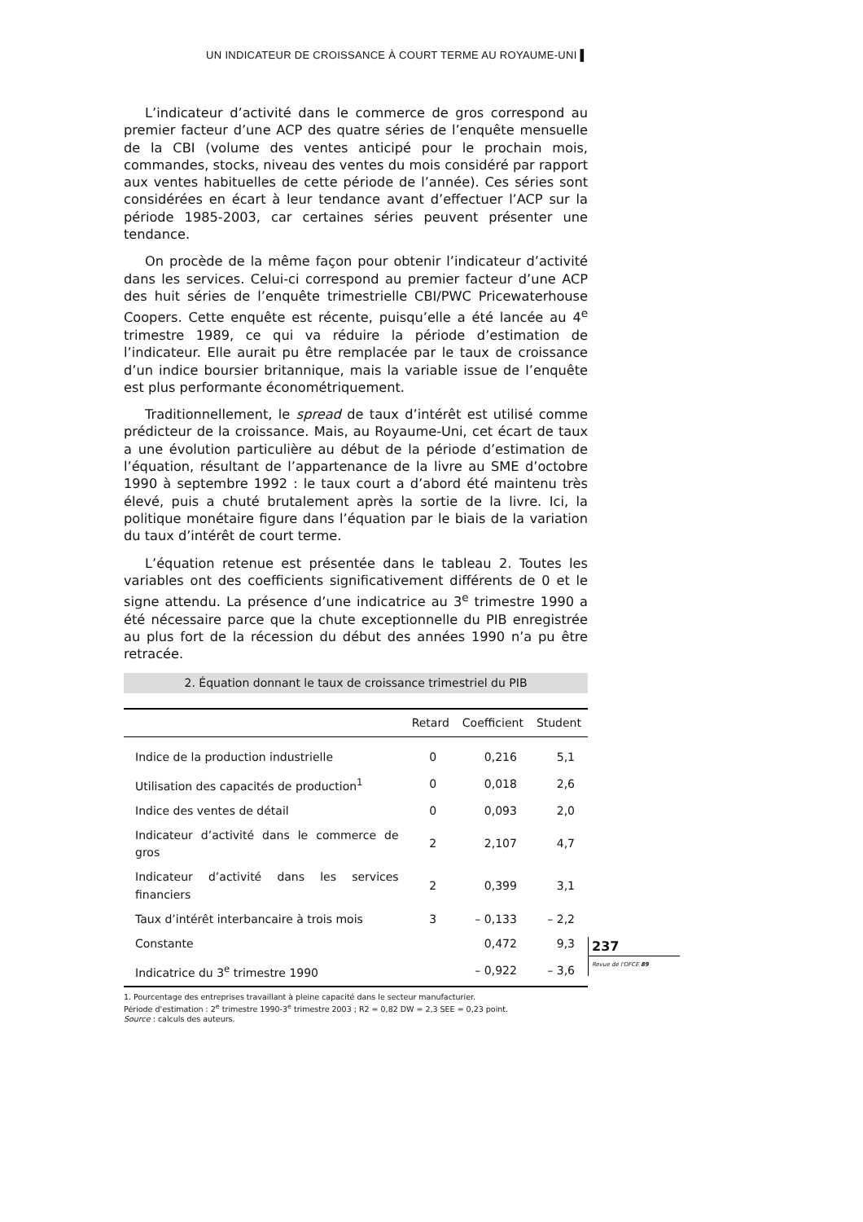UN INDICATEUR DE CROISSANCE À COURT TERME AU ROYAUME-UNI ▌
L’indicateur d’activité dans le commerce de gros correspond au premier facteur d’une ACP des quatre séries de l’enquête mensuelle de la CBI (volume des ventes anticipé pour le prochain mois, commandes, stocks, niveau des ventes du mois considéré par rapport aux ventes habituelles de cette période de l’année). Ces séries sont considérées en écart à leur tendance avant d’effectuer l’ACP sur la période 1985-2003, car certaines séries peuvent présenter une tendance.
On procède de la même façon pour obtenir l’indicateur d’activité dans les services. Celui-ci correspond au premier facteur d’une ACP des huit séries de l’enquête trimestrielle CBI/PWC Pricewaterhouse Coopers. Cette enquête est récente, puisqu’elle a été lancée au 4<sup>e</sup> trimestre 1989, ce qui va réduire la période d’estimation de l’indicateur. Elle aurait pu être remplacée par le taux de croissance d’un indice boursier britannique, mais la variable issue de l’enquête est plus performante économétriquement.
Traditionnellement, le spread de taux d’intérêt est utilisé comme prédicteur de la croissance. Mais, au Royaume-Uni, cet écart de taux a une évolution particulière au début de la période d’estimation de l’équation, résultant de l’appartenance de la livre au SME d’octobre 1990 à septembre 1992 : le taux court a d’abord été maintenu très élevé, puis a chuté brutalement après la sortie de la livre. Ici, la politique monétaire figure dans l’équation par le biais de la variation du taux d’intérêt de court terme.
L’équation retenue est présentée dans le tableau 2. Toutes les variables ont des coefficients significativement différents de 0 et le signe attendu. La présence d’une indicatrice au 3<sup>e</sup> trimestre 1990 a été nécessaire parce que la chute exceptionnelle du PIB enregistrée au plus fort de la récession du début des années 1990 n’a pu être retracée.
2. Équation donnant le taux de croissance trimestriel du PIB
| | Retard | Coefficient | Student |
| --- | --- | --- | --- |
| Indice de la production industrielle | 0 | 0,216 | 5,1 |
| Utilisation des capacités de production<sup>1</sup> | 0 | 0,018 | 2,6 |
| Indice des ventes de détail | 0 | 0,093 | 2,0 |
| Indicateur d’activité dans le commerce de gros | 2 | 2,107 | 4,7 |
| Indicateur d’activité dans les services financiers | 2 | 0,399 | 3,1 |
| Taux d’intérêt interbancaire à trois mois | 3 | – 0,133 | – 2,2 |
| Constante | | 0,472 | 9,3 |
| Indicatrice du 3<sup>e</sup> trimestre 1990 | | – 0,922 | – 3,6 |
1. Pourcentage des entreprises travaillant à pleine capacité dans le secteur manufacturier.
Période d'estimation : 2<sup>e</sup> trimestre 1990-3<sup>e</sup> trimestre 2003 ; R2 = 0,82 DW = 2,3 SEE = 0,23 point.
Source : calculs des auteurs.
237
Revue de l'OFCE 89